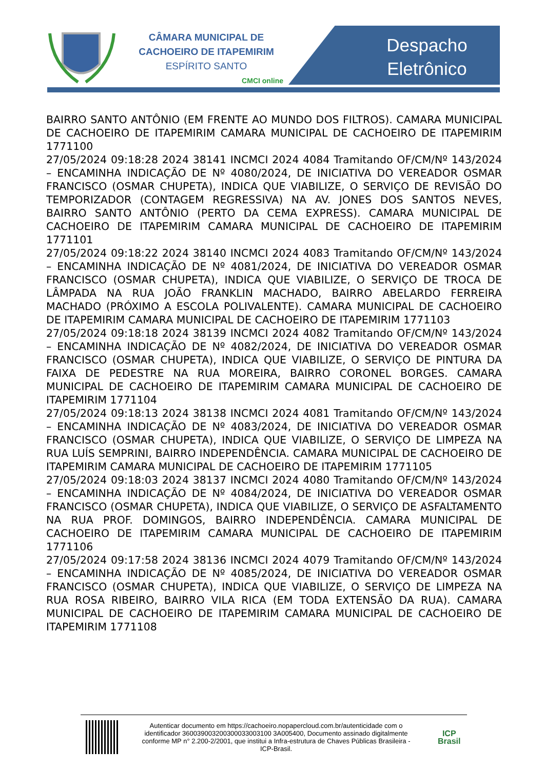CÂMARA MUNICIPAL DE
CACHOEIRO DE ITAPEMIRIM
ESPÍRITO SANTO
CMCI online
Despacho
Eletrônico
BAIRRO SANTO ANTÔNIO (EM FRENTE AO MUNDO DOS FILTROS). CAMARA MUNICIPAL DE CACHOEIRO DE ITAPEMIRIM CAMARA MUNICIPAL DE CACHOEIRO DE ITAPEMIRIM 1771100 27/05/2024 09:18:28 2024 38141 INCMCI 2024 4084 Tramitando OF/CM/Nº 143/2024 – ENCAMINHA INDICAÇÃO DE Nº 4080/2024, DE INICIATIVA DO VEREADOR OSMAR FRANCISCO (OSMAR CHUPETA), INDICA QUE VIABILIZE, O SERVIÇO DE REVISÃO DO TEMPORIZADOR (CONTAGEM REGRESSIVA) NA AV. JONES DOS SANTOS NEVES, BAIRRO SANTO ANTÔNIO (PERTO DA CEMA EXPRESS). CAMARA MUNICIPAL DE CACHOEIRO DE ITAPEMIRIM CAMARA MUNICIPAL DE CACHOEIRO DE ITAPEMIRIM 1771101 27/05/2024 09:18:22 2024 38140 INCMCI 2024 4083 Tramitando OF/CM/Nº 143/2024 – ENCAMINHA INDICAÇÃO DE Nº 4081/2024, DE INICIATIVA DO VEREADOR OSMAR FRANCISCO (OSMAR CHUPETA), INDICA QUE VIABILIZE, O SERVIÇO DE TROCA DE LÂMPADA NA RUA JOÃO FRANKLIN MACHADO, BAIRRO ABELARDO FERREIRA MACHADO (PRÓXIMO A ESCOLA POLIVALENTE). CAMARA MUNICIPAL DE CACHOEIRO DE ITAPEMIRIM CAMARA MUNICIPAL DE CACHOEIRO DE ITAPEMIRIM 1771103 27/05/2024 09:18:18 2024 38139 INCMCI 2024 4082 Tramitando OF/CM/Nº 143/2024 – ENCAMINHA INDICAÇÃO DE Nº 4082/2024, DE INICIATIVA DO VEREADOR OSMAR FRANCISCO (OSMAR CHUPETA), INDICA QUE VIABILIZE, O SERVIÇO DE PINTURA DA FAIXA DE PEDESTRE NA RUA MOREIRA, BAIRRO CORONEL BORGES. CAMARA MUNICIPAL DE CACHOEIRO DE ITAPEMIRIM CAMARA MUNICIPAL DE CACHOEIRO DE ITAPEMIRIM 1771104 27/05/2024 09:18:13 2024 38138 INCMCI 2024 4081 Tramitando OF/CM/Nº 143/2024 – ENCAMINHA INDICAÇÃO DE Nº 4083/2024, DE INICIATIVA DO VEREADOR OSMAR FRANCISCO (OSMAR CHUPETA), INDICA QUE VIABILIZE, O SERVIÇO DE LIMPEZA NA RUA LUÍS SEMPRINI, BAIRRO INDEPENDÊNCIA. CAMARA MUNICIPAL DE CACHOEIRO DE ITAPEMIRIM CAMARA MUNICIPAL DE CACHOEIRO DE ITAPEMIRIM 1771105 27/05/2024 09:18:03 2024 38137 INCMCI 2024 4080 Tramitando OF/CM/Nº 143/2024 – ENCAMINHA INDICAÇÃO DE Nº 4084/2024, DE INICIATIVA DO VEREADOR OSMAR FRANCISCO (OSMAR CHUPETA), INDICA QUE VIABILIZE, O SERVIÇO DE ASFALTAMENTO NA RUA PROF. DOMINGOS, BAIRRO INDEPENDÊNCIA. CAMARA MUNICIPAL DE CACHOEIRO DE ITAPEMIRIM CAMARA MUNICIPAL DE CACHOEIRO DE ITAPEMIRIM 1771106 27/05/2024 09:17:58 2024 38136 INCMCI 2024 4079 Tramitando OF/CM/Nº 143/2024 – ENCAMINHA INDICAÇÃO DE Nº 4085/2024, DE INICIATIVA DO VEREADOR OSMAR FRANCISCO (OSMAR CHUPETA), INDICA QUE VIABILIZE, O SERVIÇO DE LIMPEZA NA RUA ROSA RIBEIRO, BAIRRO VILA RICA (EM TODA EXTENSÃO DA RUA). CAMARA MUNICIPAL DE CACHOEIRO DE ITAPEMIRIM CAMARA MUNICIPAL DE CACHOEIRO DE ITAPEMIRIM 1771108
Autenticar documento em https://cachoeiro.nopapercloud.com.br/autenticidade com o identificador 360039003200300033003100 3A005400, Documento assinado digitalmente conforme MP n° 2.200-2/2001, que institui a Infra-estrutura de Chaves Públicas Brasileira - ICP-Brasil.
ICP
Brasil